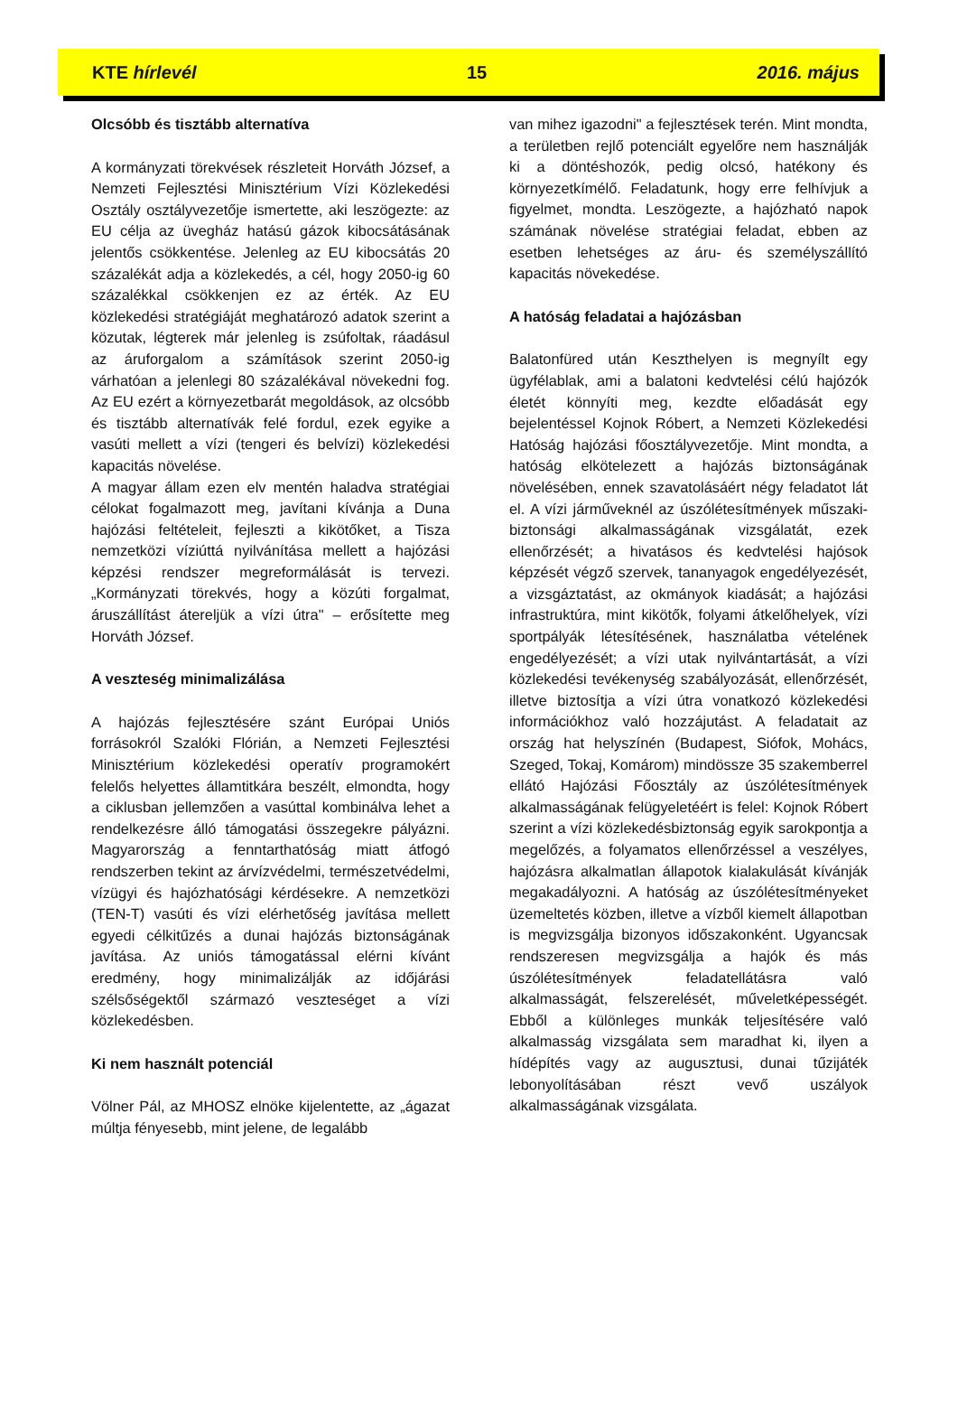KTE hírlevél 15 2016. május
Olcsóbb és tisztább alternatíva
A kormányzati törekvések részleteit Horváth József, a Nemzeti Fejlesztési Minisztérium Vízi Közlekedési Osztály osztályvezetője ismertette, aki leszögezte: az EU célja az üvegház hatású gázok kibocsátásának jelentős csökkentése. Jelenleg az EU kibocsátás 20 százalékát adja a közlekedés, a cél, hogy 2050-ig 60 százalékkal csökkenjen ez az érték. Az EU közlekedési stratégiáját meghatározó adatok szerint a közutak, légterek már jelenleg is zsúfoltak, ráadásul az áruforgalom a számítások szerint 2050-ig várhatóan a jelenlegi 80 százalékával növekedni fog. Az EU ezért a környezetbarát megoldások, az olcsóbb és tisztább alternatívák felé fordul, ezek egyike a vasúti mellett a vízi (tengeri és belvízi) közlekedési kapacitás növelése.
A magyar állam ezen elv mentén haladva stratégiai célokat fogalmazott meg, javítani kívánja a Duna hajózási feltételeit, fejleszti a kikötőket, a Tisza nemzetközi víziúttá nyilvánítása mellett a hajózási képzési rendszer megreformálását is tervezi. „Kormányzati törekvés, hogy a közúti forgalmat, áruszállítást átereljük a vízi útra" – erősítette meg Horváth József.
A veszteség minimalizálása
A hajózás fejlesztésére szánt Európai Uniós forrásokról Szalóki Flórián, a Nemzeti Fejlesztési Minisztérium közlekedési operatív programokért felelős helyettes államtitkára beszélt, elmondta, hogy a ciklusban jellemzően a vasúttal kombinálva lehet a rendelkezésre álló támogatási összegekre pályázni. Magyarország a fenntarthatóság miatt átfogó rendszerben tekint az árvízvédelmi, természetvédelmi, vízügyi és hajózhatósági kérdésekre. A nemzetközi (TEN-T) vasúti és vízi elérhetőség javítása mellett egyedi célkitűzés a dunai hajózás biztonságának javítása. Az uniós támogatással elérni kívánt eredmény, hogy minimalizálják az időjárási szélsőségektől származó veszteséget a vízi közlekedésben.
Ki nem használt potenciál
Völner Pál, az MHOSZ elnöke kijelentette, az „ágazat múltja fényesebb, mint jelene, de legalább
van mihez igazodni" a fejlesztések terén. Mint mondta, a területben rejlő potenciált egyelőre nem használják ki a döntéshozók, pedig olcsó, hatékony és környezetkímélő. Feladatunk, hogy erre felhívjuk a figyelmet, mondta. Leszögezte, a hajózható napok számának növelése stratégiai feladat, ebben az esetben lehetséges az áru- és személyszállító kapacitás növekedése.
A hatóság feladatai a hajózásban
Balatonfüred után Keszthelyen is megnyílt egy ügyfélablak, ami a balatoni kedvtelési célú hajózók életét könnyíti meg, kezdte előadását egy bejelentéssel Kojnok Róbert, a Nemzeti Közlekedési Hatóság hajózási főosztályvezetője. Mint mondta, a hatóság elkötelezett a hajózás biztonságának növelésében, ennek szavatolásáért négy feladatot lát el. A vízi járműveknél az úszólétesítmények műszaki-biztonsági alkalmasságának vizsgálatát, ezek ellenőrzését; a hivatásos és kedvtelési hajósok képzését végző szervek, tananyagok engedélyezését, a vizsgáztatást, az okmányok kiadását; a hajózási infrastruktúra, mint kikötők, folyami átkelőhelyek, vízi sportpályák létesítésének, használatba vételének engedélyezését; a vízi utak nyilvántartását, a vízi közlekedési tevékenység szabályozását, ellenőrzését, illetve biztosítja a vízi útra vonatkozó közlekedési információkhoz való hozzájutást. A feladatait az ország hat helyszínén (Budapest, Siófok, Mohács, Szeged, Tokaj, Komárom) mindössze 35 szakemberrel ellátó Hajózási Főosztály az úszólétesítmények alkalmasságának felügyeletéért is felel: Kojnok Róbert szerint a vízi közlekedésbiztonság egyik sarokpontja a megelőzés, a folyamatos ellenőrzéssel a veszélyes, hajózásra alkalmatlan állapotok kialakulását kívánják megakadályozni. A hatóság az úszólétesítményeket üzemeltetés közben, illetve a vízből kiemelt állapotban is megvizsgálja bizonyos időszakonként. Ugyancsak rendszeresen megvizsgálja a hajók és más úszólétesítmények feladatellátásra való alkalmasságát, felszerelését, műveletképességét. Ebből a különleges munkák teljesítésére való alkalmasság vizsgálata sem maradhat ki, ilyen a hídépítés vagy az augusztusi, dunai tűzijáték lebonyolításában részt vevő uszályok alkalmasságának vizsgálata.